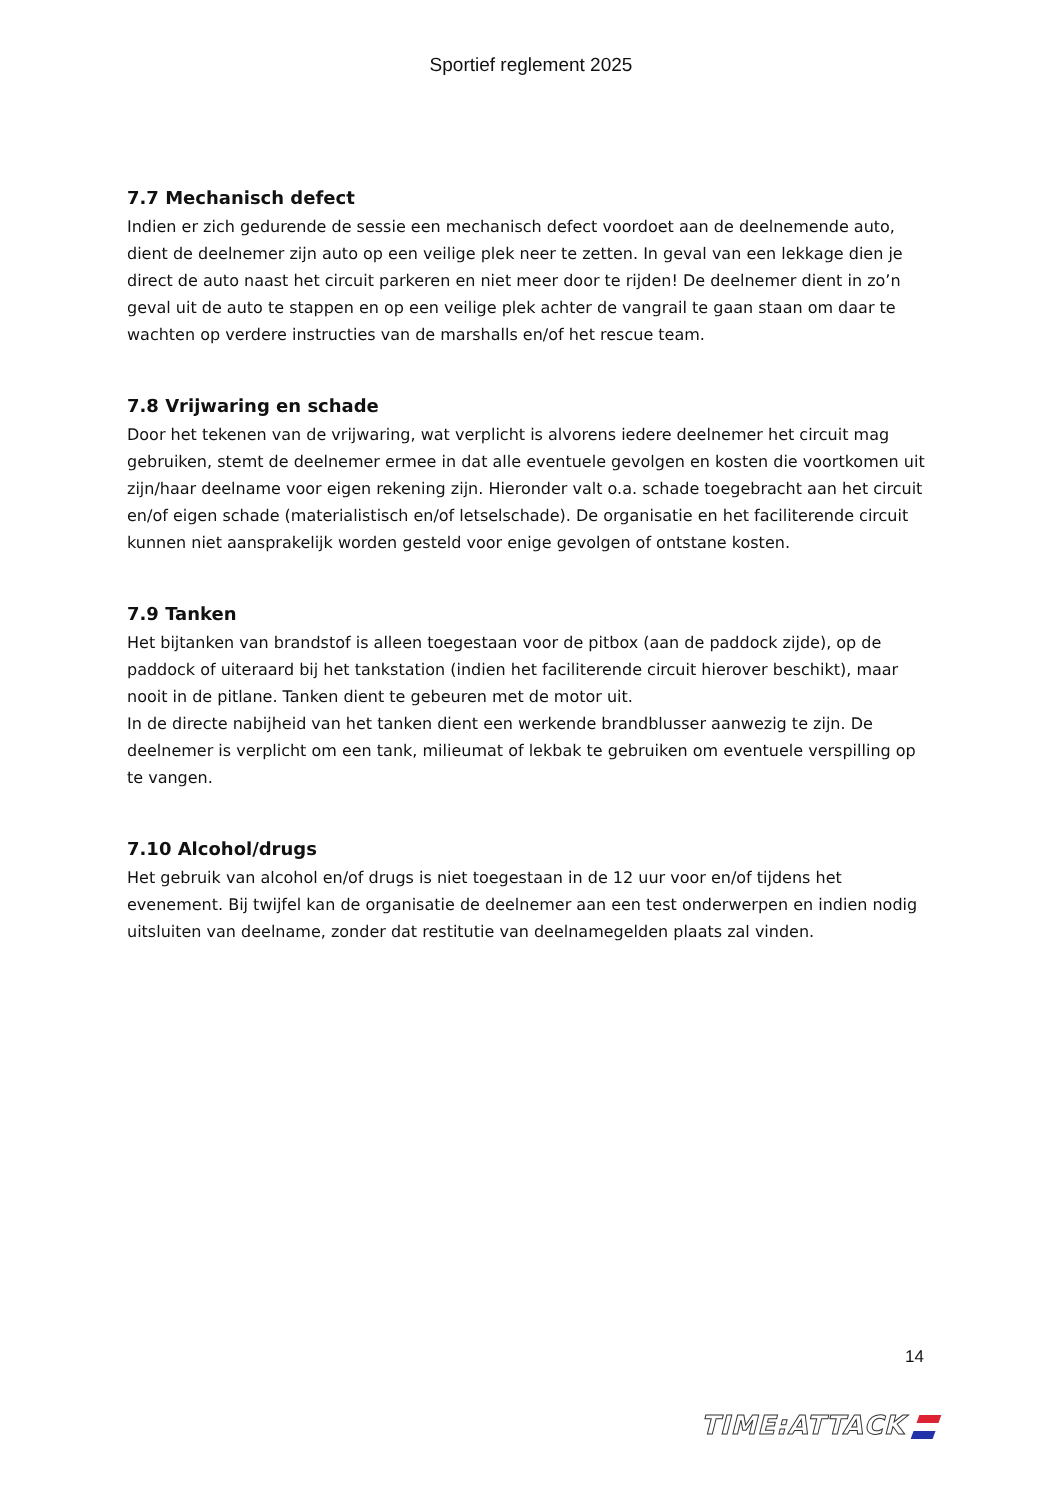Sportief reglement 2025
7.7 Mechanisch defect
Indien er zich gedurende de sessie een mechanisch defect voordoet aan de deelnemende auto, dient de deelnemer zijn auto op een veilige plek neer te zetten. In geval van een lekkage dien je direct de auto naast het circuit parkeren en niet meer door te rijden! De deelnemer dient in zo’n geval uit de auto te stappen en op een veilige plek achter de vangrail te gaan staan om daar te wachten op verdere instructies van de marshalls en/of het rescue team.
7.8 Vrijwaring en schade
Door het tekenen van de vrijwaring, wat verplicht is alvorens iedere deelnemer het circuit mag gebruiken, stemt de deelnemer ermee in dat alle eventuele gevolgen en kosten die voortkomen uit zijn/haar deelname voor eigen rekening zijn. Hieronder valt o.a. schade toegebracht aan het circuit en/of eigen schade (materialistisch en/of letselschade). De organisatie en het faciliterende circuit kunnen niet aansprakelijk worden gesteld voor enige gevolgen of ontstane kosten.
7.9 Tanken
Het bijtanken van brandstof is alleen toegestaan voor de pitbox (aan de paddock zijde), op de paddock of uiteraard bij het tankstation (indien het faciliterende circuit hierover beschikt), maar nooit in de pitlane. Tanken dient te gebeuren met de motor uit.
In de directe nabijheid van het tanken dient een werkende brandblusser aanwezig te zijn. De deelnemer is verplicht om een tank, milieumat of lekbak te gebruiken om eventuele verspilling op te vangen.
7.10 Alcohol/drugs
Het gebruik van alcohol en/of drugs is niet toegestaan in de 12 uur voor en/of tijdens het evenement. Bij twijfel kan de organisatie de deelnemer aan een test onderwerpen en indien nodig uitsluiten van deelname, zonder dat restitutie van deelnamegelden plaats zal vinden.
14
TIME:ATTACK